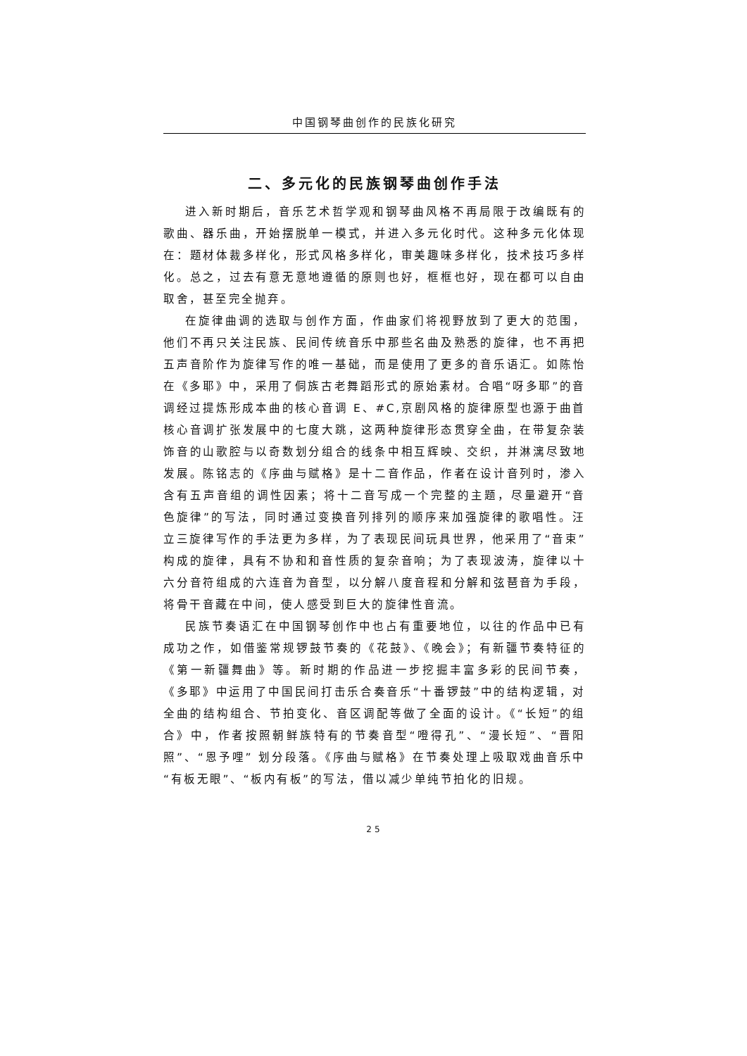中国钢琴曲创作的民族化研究
二、多元化的民族钢琴曲创作手法
进入新时期后，音乐艺术哲学观和钢琴曲风格不再局限于改编既有的歌曲、器乐曲，开始摆脱单一模式，并进入多元化时代。这种多元化体现在：题材体裁多样化，形式风格多样化，审美趣味多样化，技术技巧多样化。总之，过去有意无意地遵循的原则也好，框框也好，现在都可以自由取舍，甚至完全抛弃。
在旋律曲调的选取与创作方面，作曲家们将视野放到了更大的范围，他们不再只关注民族、民间传统音乐中那些名曲及熟悉的旋律，也不再把五声音阶作为旋律写作的唯一基础，而是使用了更多的音乐语汇。如陈怡在《多耶》中，采用了侗族古老舞蹈形式的原始素材。合唱“呀多耶”的音调经过提炼形成本曲的核心音调 E、#C,京剧风格的旋律原型也源于曲首核心音调扩张发展中的七度大跳，这两种旋律形态贯穿全曲，在带复杂装饰音的山歌腔与以奇数划分组合的线条中相互辉映、交织，并淋漓尽致地发展。陈铭志的《序曲与赋格》是十二音作品，作者在设计音列时，渗入含有五声音组的调性因素；将十二音写成一个完整的主题，尽量避开“音色旋律”的写法，同时通过变换音列排列的顺序来加强旋律的歌唱性。汪立三旋律写作的手法更为多样，为了表现民间玩具世界，他采用了“音束”构成的旋律，具有不协和和音性质的复杂音响；为了表现波涛，旋律以十六分音符组成的六连音为音型，以分解八度音程和分解和弦琶音为手段，将骨干音藏在中间，使人感受到巨大的旋律性音流。
民族节奏语汇在中国钢琴创作中也占有重要地位，以往的作品中已有成功之作，如借鉴常规锣鼓节奏的《花鼓》、《晚会》；有新疆节奏特征的《第一新疆舞曲》等。新时期的作品进一步挖掘丰富多彩的民间节奏，《多耶》中运用了中国民间打击乐合奏音乐“十番锣鼓”中的结构逻辑，对全曲的结构组合、节拍变化、音区调配等做了全面的设计。《“长短”的组合》中，作者按照朝鲜族特有的节奏音型“噔得孔”、“漫长短”、“晋阳照”、“恩予哩” 划分段落。《序曲与赋格》在节奏处理上吸取戏曲音乐中“有板无眼”、“板内有板”的写法，借以减少单纯节拍化的旧规。
25